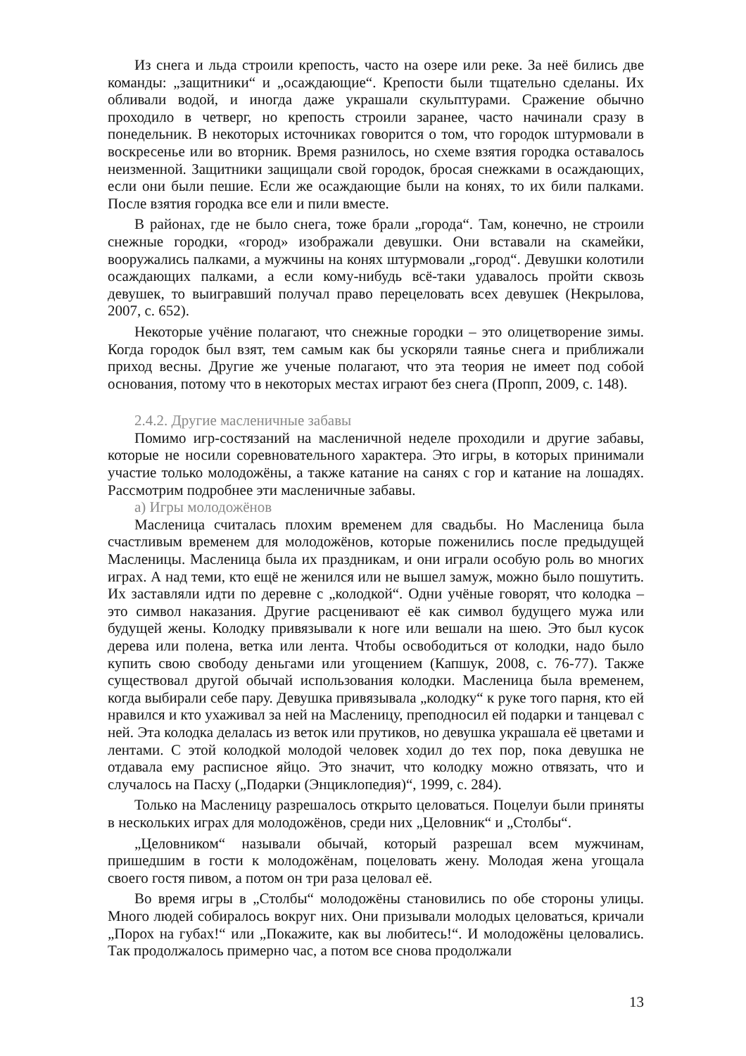Из снега и льда строили крепость, часто на озере или реке. За неё бились две команды: „защитники“ и „осаждающие“. Крепости были тщательно сделаны. Их обливали водой, и иногда даже украшали скульптурами. Сражение обычно проходило в четверг, но крепость строили заранее, часто начинали сразу в понедельник. В некоторых источниках говорится о том, что городок штурмовали в воскресенье или во вторник. Время разнилось, но схеме взятия городка оставалось неизменной. Защитники защищали свой городок, бросая снежками в осаждающих, если они были пешие. Если же осаждающие были на конях, то их били палками. После взятия городка все ели и пили вместе.
В районах, где не было снега, тоже брали „города“. Там, конечно, не строили снежные городки, «город» изображали девушки. Они вставали на скамейки, вооружались палками, а мужчины на конях штурмовали „город“. Девушки колотили осаждающих палками, а если кому-нибудь всё-таки удавалось пройти сквозь девушек, то выигравший получал право перецеловать всех девушек (Некрылова, 2007, с. 652).
Некоторые учёние полагают, что снежные городки – это олицетворение зимы. Когда городок был взят, тем самым как бы ускоряли таянье снега и приближали приход весны. Другие же ученые полагают, что эта теория не имеет под собой основания, потому что в некоторых местах играют без снега (Пропп, 2009, с. 148).
2.4.2. Другие масленичные забавы
Помимо игр-состязаний на масленичной неделе проходили и другие забавы, которые не носили соревновательного характера. Это игры, в которых принимали участие только молодожёны, а также катание на санях с гор и катание на лошадях. Рассмотрим подробнее эти масленичные забавы.
а) Игры молодожёнов
Масленица считалась плохим временем для свадьбы. Но Масленица была счастливым временем для молодожёнов, которые поженились после предыдущей Масленицы. Масленица была их праздникам, и они играли особую роль во многих играх. А над теми, кто ещё не женился или не вышел замуж, можно было пошутить. Их заставляли идти по деревне с „колодкой“. Одни учёные говорят, что колодка – это символ наказания. Другие расценивают её как символ будущего мужа или будущей жены. Колодку привязывали к ноге или вешали на шею. Это был кусок дерева или полена, ветка или лента. Чтобы освободиться от колодки, надо было купить свою свободу деньгами или угощением (Капшук, 2008, с. 76-77). Также существовал другой обычай использования колодки. Масленица была временем, когда выбирали себе пару. Девушка привязывала „колодку“ к руке того парня, кто ей нравился и кто ухаживал за ней на Масленицу, преподносил ей подарки и танцевал с ней. Эта колодка делалась из веток или прутиков, но девушка украшала её цветами и лентами. С этой колодкой молодой человек ходил до тех пор, пока девушка не отдавала ему расписное яйцо. Это значит, что колодку можно отвязать, что и случалось на Пасху („Подарки (Энциклопедия)“, 1999, с. 284).
Только на Масленицу разрешалось открыто целоваться. Поцелуи были приняты в нескольких играх для молодожёнов, среди них „Целовник“ и „Столбы“.
„Целовником“ называли обычай, который разрешал всем мужчинам, пришедшим в гости к молодожёнам, поцеловать жену. Молодая жена угощала своего гостя пивом, а потом он три раза целовал её.
Во время игры в „Столбы“ молодожёны становились по обе стороны улицы. Много людей собиралось вокруг них. Они призывали молодых целоваться, кричали „Порох на губах!“ или „Покажите, как вы любитесь!“. И молодожёны целовались. Так продолжалось примерно час, а потом все снова продолжали
13